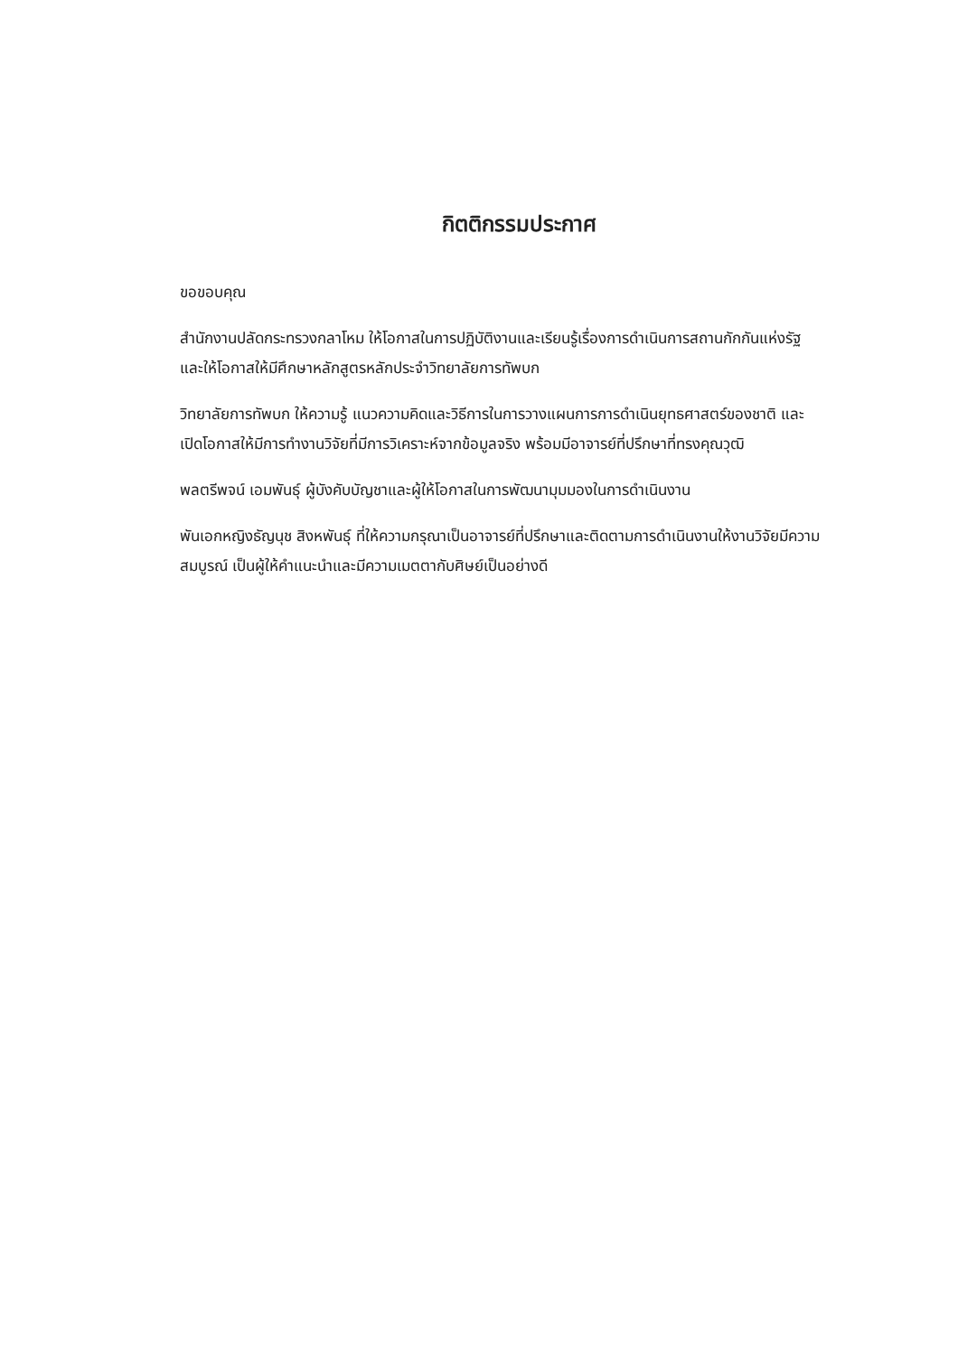กิตติกรรมประกาศ
ขอขอบคุณ
สำนักงานปลัดกระทรวงกลาโหม ให้โอกาสในการปฏิบัติงานและเรียนรู้เรื่องการดำเนินการสถานกักกันแห่งรัฐ และให้โอกาสให้มีศึกษาหลักสูตรหลักประจำวิทยาลัยการทัพบก
วิทยาลัยการทัพบก ให้ความรู้ แนวความคิดและวิธีการในการวางแผนการการดำเนินยุทธศาสตร์ของชาติ และเปิดโอกาสให้มีการทำงานวิจัยที่มีการวิเคราะห์จากข้อมูลจริง พร้อมมีอาจารย์ที่ปรึกษาที่ทรงคุณวุฒิ
พลตรีพจน์ เอมพันธุ์ ผู้บังคับบัญชาและผู้ให้โอกาสในการพัฒนามุมมองในการดำเนินงาน
พันเอกหญิงธัญนุช สิงหพันธุ์ ที่ให้ความกรุณาเป็นอาจารย์ที่ปรึกษาและติดตามการดำเนินงานให้งานวิจัยมีความสมบูรณ์ เป็นผู้ให้คำแนะนำและมีความเมตตากับศิษย์เป็นอย่างดี